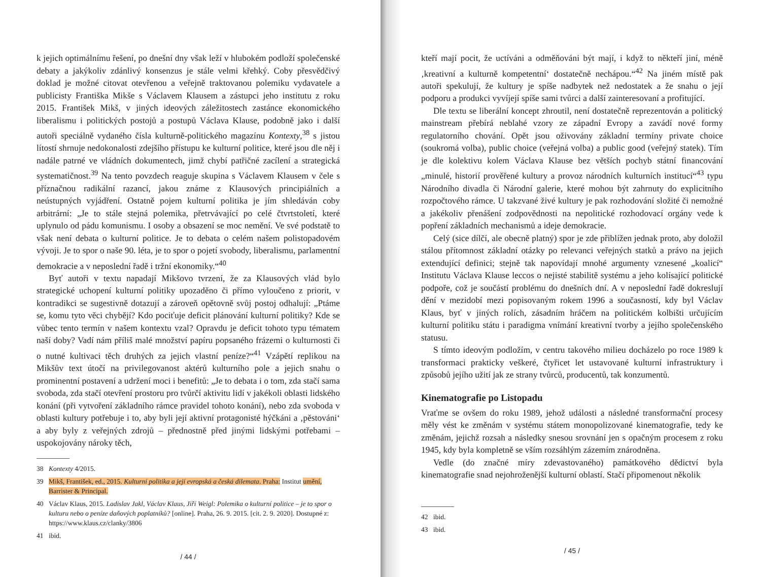k jejich optimálnímu řešení, po dnešní dny však leží v hlubokém podloží společenské debaty a jakýkoliv zdánlivý konsenzus je stále velmi křehký. Coby přesvědčivý doklad je možné citovat otevřenou a veřejně traktovanou polemiku vydavatele a publicisty Františka Mikše s Václavem Klausem a zástupci jeho institutu z roku 2015. František Mikš, v jiných ideových záležitostech zastánce ekonomického liberalismu i politických postojů a postupů Václava Klause, podobně jako i další autoři speciálně vydaného čísla kulturně-politického magazínu Kontexty,<sup>38</sup> s jistou lítostí shrnuje nedokonalosti zdejšího přístupu ke kulturní politice, které jsou dle něj i nadále patrné ve vládních dokumentech, jimž chybí patřičné zacílení a strategická systematičnost.<sup>39</sup> Na tento povzdech reaguje skupina s Václavem Klausem v čele s příznačnou radikální razancí, jakou známe z Klausových principiálních a neústupných vyjádření. Ostatně pojem kulturní politika je jím shledáván coby arbitrární: „Je to stále stejná polemika, přetrvávající po celé čtvrtstoletí, které uplynulo od pádu komunismu. I osoby a obsazení se moc nemění. Ve své podstatě to však není debata o kulturní politice. Je to debata o celém našem polistopadovém vývoji. Je to spor o naše 90. léta, je to spor o pojetí svobody, liberalismu, parlamentní demokracie a v neposlední řadě i tržní ekonomiky.“<sup>40</sup>
Byť autoři v textu napadají Mikšovo tvrzení, že za Klausových vlád bylo strategické uchopení kulturní politiky upozaděno či přímo vyloučeno z priorit, v kontradikci se sugestivně dotazují a zároveň opětovně svůj postoj odhalují: „Ptáme se, komu tyto věci chybějí? Kdo pociťuje deficit plánování kulturní politiky? Kde se vůbec tento termín v našem kontextu vzal? Opravdu je deficit tohoto typu tématem naší doby? Vadí nám příliš malé množství papíru popsaného frázemi o kulturnosti či o nutné kultivaci těch druhých za jejich vlastní peníze?“<sup>41</sup> Vzápětí replikou na Mikšův text útočí na privilegovanost aktérů kulturního pole a jejich snahu o prominentní postavení a udržení moci i benefitů: „Je to debata i o tom, zda stačí sama svoboda, zda stačí otevření prostoru pro tvůrčí aktivitu lidí v jakékoli oblasti lidského konání (při vytvoření základního rámce pravidel tohoto konání), nebo zda svoboda v oblasti kultury potřebuje i to, aby byli její aktivní protagonisté hýčkáni a ‚pěstováni‘ a aby byly z veřejných zdrojů – přednostně před jinými lidskými potřebami – uspokojovány nároky těch,
38 Kontexty 4/2015.
39 Mikš, František, ed., 2015. Kulturní politika a její evropská a česká dilemata. Praha: Institut umění, Barrister & Principal.
40 Václav Klaus, 2015. Ladislav Jakl, Václav Klaus, Jiří Weigl: Polemika o kulturní politice – je to spor o kulturu nebo o peníze daňových poplatníků? [online]. Praha, 26. 9. 2015. [cit. 2. 9. 2020]. Dostupné z: https://www.klaus.cz/clanky/3806
41 ibid.
/ 44 /
kteří mají pocit, že uctíváni a odměňováni být mají, i když to někteří jiní, méně ‚kreativní a kulturně kompetentní‘ dostatečně nechápou.“<sup>42</sup> Na jiném místě pak autoři spekulují, že kultury je spíše nadbytek než nedostatek a že snahu o její podporu a produkci vyvíjejí spíše sami tvůrci a další zainteresovaní a profitující.
Dle textu se liberální koncept zhroutil, není dostatečně reprezentován a politický mainstream přebírá neblahé vzory ze západní Evropy a zavádí nové formy regulatorního chování. Opět jsou oživovány základní termíny private choice (soukromá volba), public choice (veřejná volba) a public good (veřejný statek). Tím je dle kolektivu kolem Václava Klause bez větších pochyb státní financování „minulé, historií prověřené kultury a provoz národních kulturních institucí“<sup>43</sup> typu Národního divadla či Národní galerie, které mohou být zahrnuty do explicitního rozpočtového rámce. U takzvané živé kultury je pak rozhodování složité či nemožné a jakékoliv přenášení zodpovědnosti na nepolitické rozhodovací orgány vede k popření základních mechanismů a ideje demokracie.
Celý (sice dílčí, ale obecně platný) spor je zde přiblížen jednak proto, aby doložil stálou přítomnost základní otázky po relevanci veřejných statků a právo na jejich extendující definici; stejně tak napovídají mnohé argumenty vznesené „koalicí“ Institutu Václava Klause leccos o nejisté stabilitě systému a jeho kolísající politické podpoře, což je součástí problému do dnešních dní. A v neposlední řadě dokreslují dění v mezidobí mezi popisovaným rokem 1996 a současností, kdy byl Václav Klaus, byť v jiných rolích, zásadním hráčem na politickém kolbišti určujícím kulturní politiku státu i paradigma vnímání kreativní tvorby a jejího společenského statusu.
S tímto ideovým podložím, v centru takového milieu docházelo po roce 1989 k transformaci prakticky veškeré, čtyřicet let ustavované kulturní infrastruktury i způsobů jejího užití jak ze strany tvůrců, producentů, tak konzumentů.
Kinematografie po Listopadu
Vraťme se ovšem do roku 1989, jehož události a následné transformační procesy měly vést ke změnám v systému státem monopolizované kinematografie, tedy ke změnám, jejichž rozsah a následky snesou srovnání jen s opačným procesem z roku 1945, kdy byla kompletně se vším rozsáhlým zázemím znárodněna.
Vedle (do značné míry zdevastovaného) památkového dědictví byla kinematografie snad nejohroženější kulturní oblastí. Stačí připomenout několik
42 ibid.
43 ibid.
/ 45 /